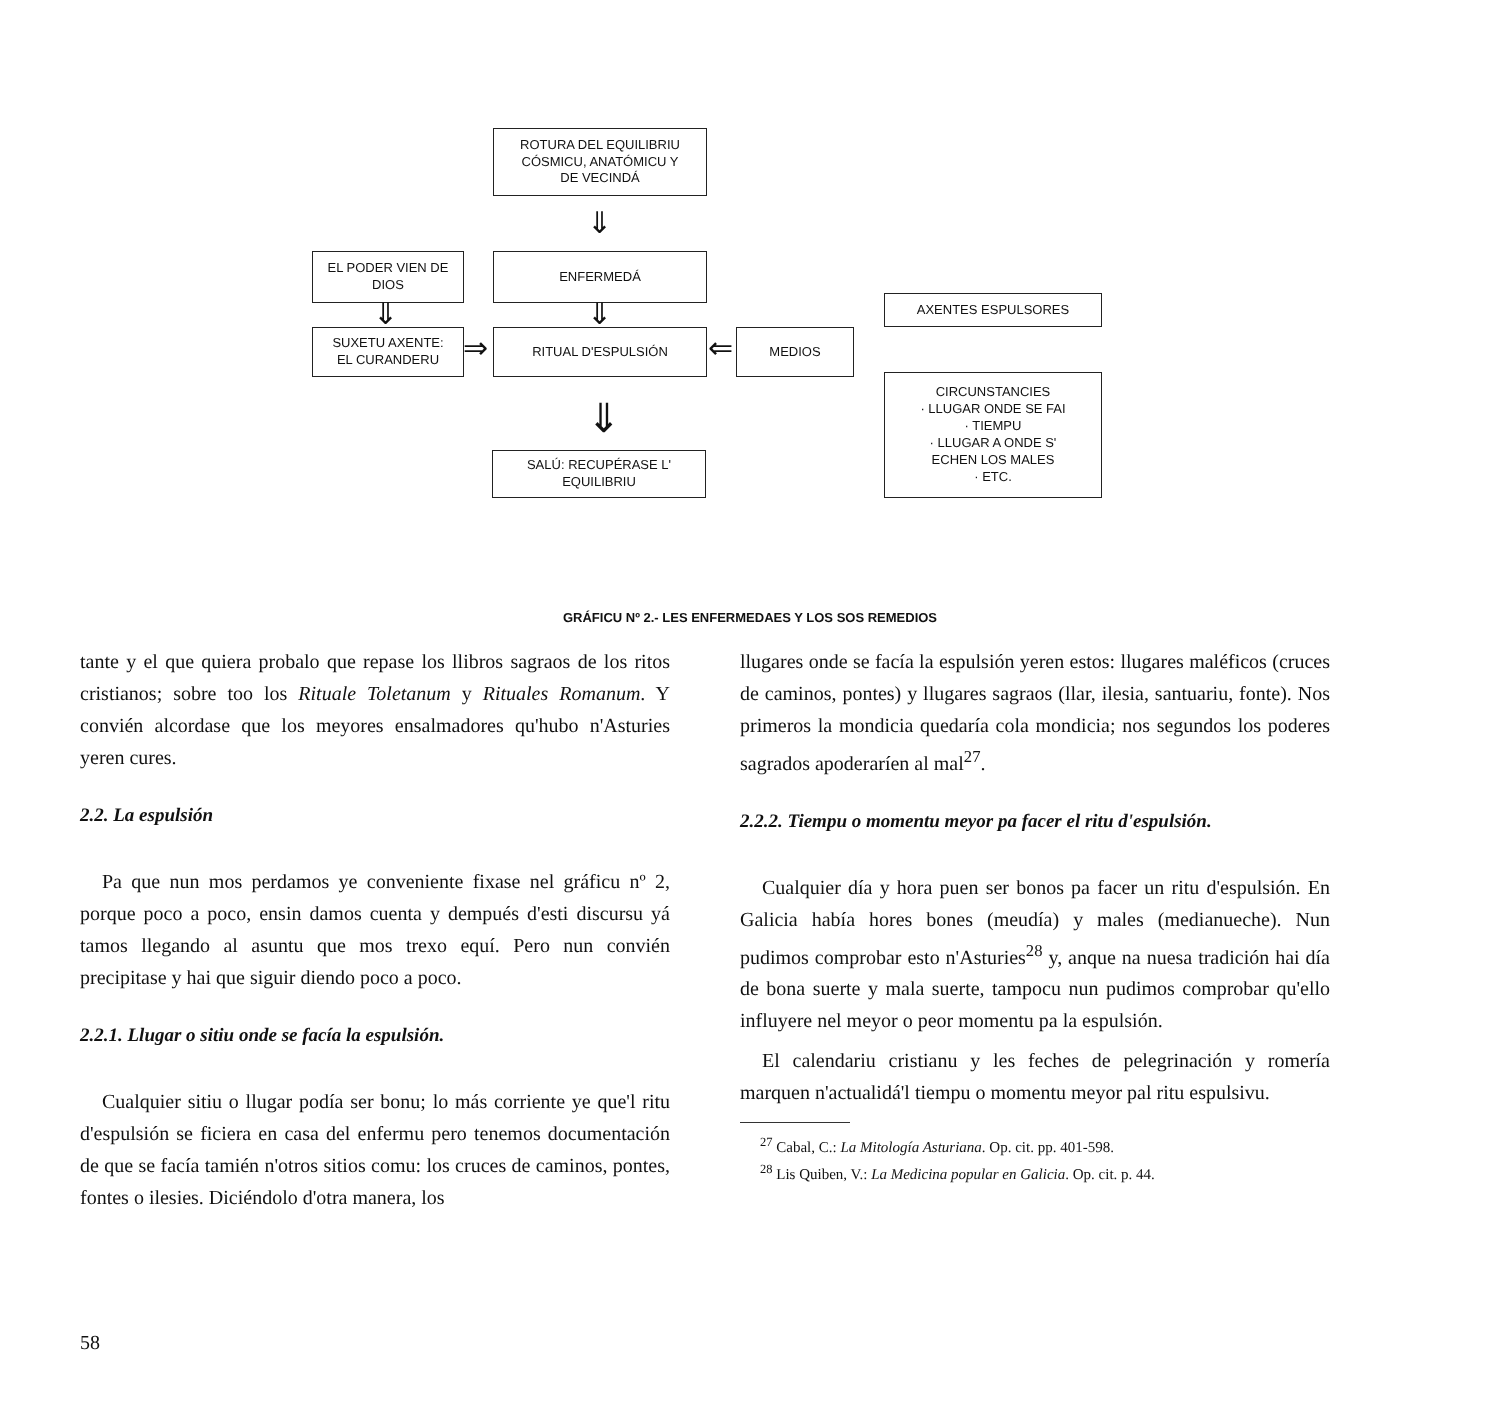ROTURA DEL EQUILIBRIU
CÓSMICU, ANATÓMICU Y
DE VECINDÁ
⇓
EL PODER VIEN DE
DIOS
ENFERMEDÁ
⇓ ⇓ AXENTES ESPULSORES
SUXETU AXENTE:
EL CURANDERU
⇒ RITUAL D'ESPULSIÓN ⇐ MEDIOS
CIRCUNSTANCIES
· LLUGAR ONDE SE FAI
· TIEMPU
· LLUGAR A ONDE S'
ECHEN LOS MALES
· ETC.
⇓
SALÚ: RECUPÉRASE L'
EQUILIBRIU
GRÁFICU Nº 2.- LES ENFERMEDAES Y LOS SOS REMEDIOS
tante y el que quiera probalo que repase los llibros sagraos de los ritos cristianos; sobre too los Rituale Toletanum y Rituales Romanum. Y convién alcordase que los meyores ensalmadores qu'hubo n'Asturies yeren cures.
2.2. La espulsión
Pa que nun mos perdamos ye conveniente fixase nel gráficu nº 2, porque poco a poco, ensin damos cuenta y dempués d'esti discursu yá tamos llegando al asuntu que mos trexo equí. Pero nun convién precipitase y hai que siguir diendo poco a poco.
2.2.1. Llugar o sitiu onde se facía la espulsión.
Cualquier sitiu o llugar podía ser bonu; lo más corriente ye que'l ritu d'espulsión se ficiera en casa del enfermu pero tenemos documentación de que se facía tamién n'otros sitios comu: los cruces de caminos, pontes, fontes o ilesies. Diciéndolo d'otra manera, los
llugares onde se facía la espulsión yeren estos: llugares maléficos (cruces de caminos, pontes) y llugares sagraos (llar, ilesia, santuariu, fonte). Nos primeros la mondicia quedaría cola mondicia; nos segundos los poderes sagrados apoderaríen al mal<sup>27</sup>.
2.2.2. Tiempu o momentu meyor pa facer el ritu d'espulsión.
Cualquier día y hora puen ser bonos pa facer un ritu d'espulsión. En Galicia había hores bones (meudía) y males (medianueche). Nun pudimos comprobar esto n'Asturies<sup>28</sup> y, anque na nuesa tradición hai día de bona suerte y mala suerte, tampocu nun pudimos comprobar qu'ello influyere nel meyor o peor momentu pa la espulsión.
El calendariu cristianu y les feches de pelegrinación y romería marquen n'actualidá'l tiempu o momentu meyor pal ritu espulsivu.
<sup>27</sup> Cabal, C.: La Mitología Asturiana. Op. cit. pp. 401-598.
<sup>28</sup> Lis Quiben, V.: La Medicina popular en Galicia. Op. cit. p. 44.
58